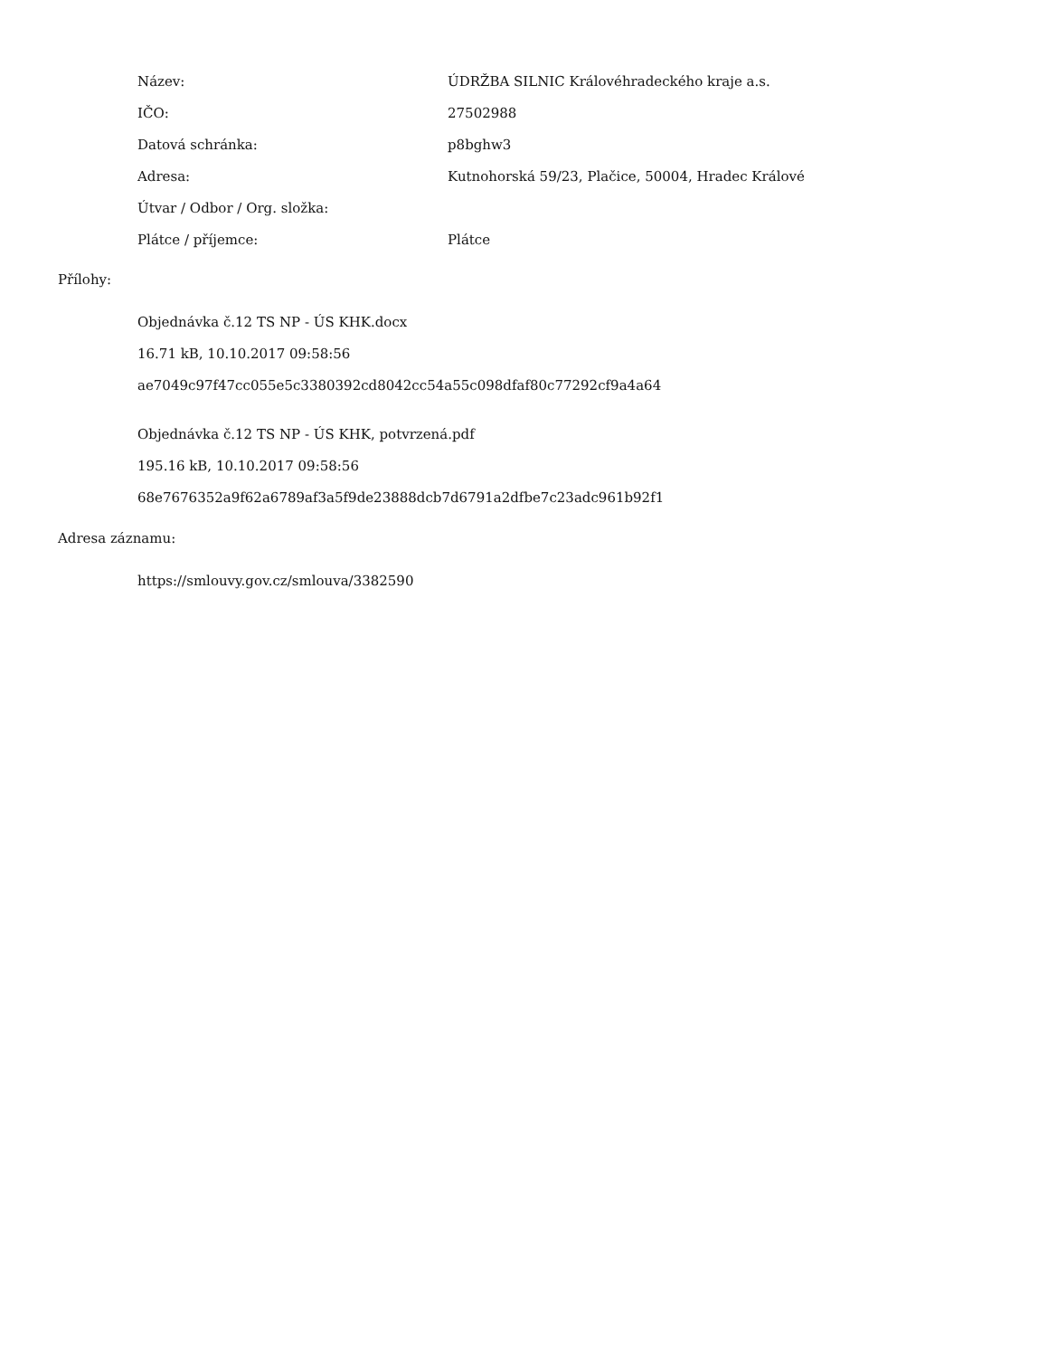| Název: | ÚDRŽBA SILNIC Královéhradeckého kraje a.s. |
| IČO: | 27502988 |
| Datová schránka: | p8bghw3 |
| Adresa: | Kutnohorská 59/23, Plačice, 50004, Hradec Králové |
| Útvar / Odbor / Org. složka: | |
| Plátce / příjemce: | Plátce |
Přílohy:
Objednávka č.12 TS NP - ÚS KHK.docx
16.71 kB, 10.10.2017 09:58:56
ae7049c97f47cc055e5c3380392cd8042cc54a55c098dfaf80c77292cf9a4a64
Objednávka č.12 TS NP - ÚS KHK, potvrzená.pdf
195.16 kB, 10.10.2017 09:58:56
68e7676352a9f62a6789af3a5f9de23888dcb7d6791a2dfbe7c23adc961b92f1
Adresa záznamu:
https://smlouvy.gov.cz/smlouva/3382590